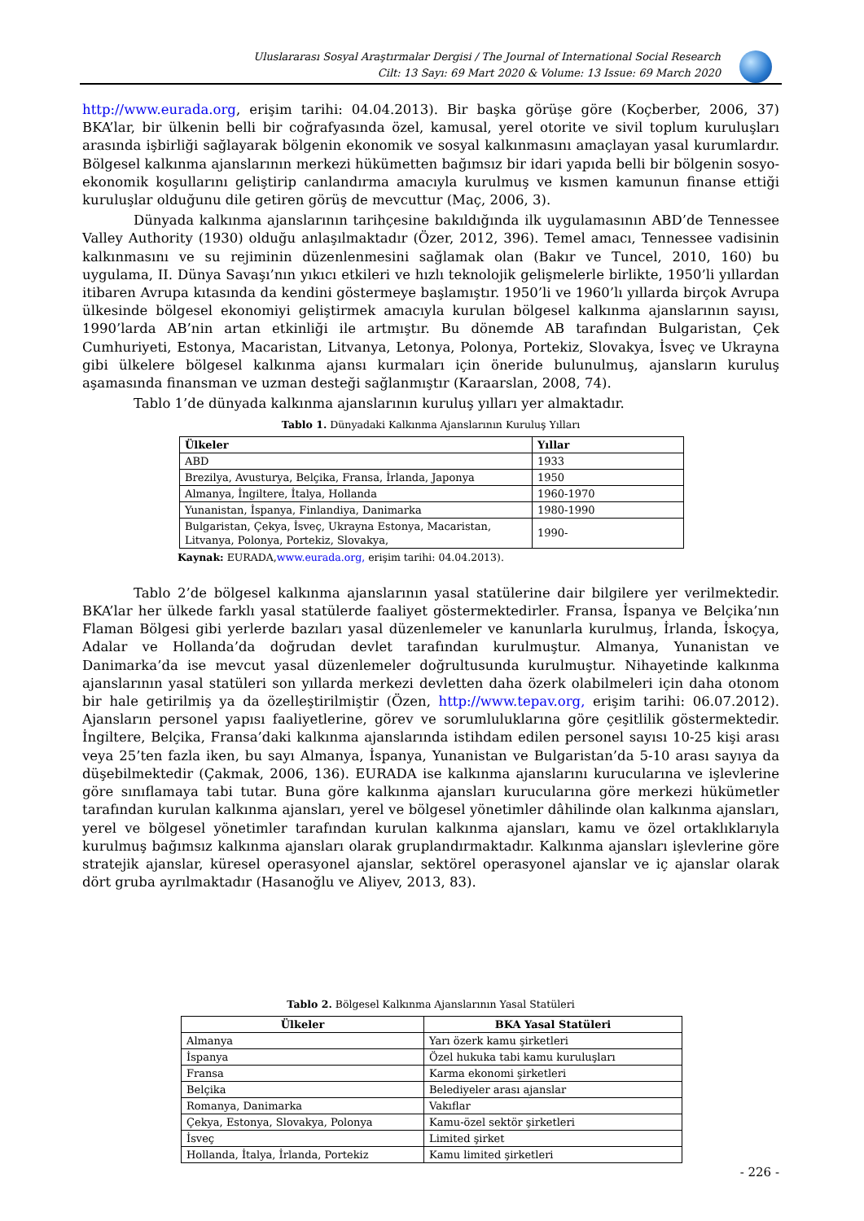Uluslararası Sosyal Araştırmalar Dergisi / The Journal of International Social Research
Cilt: 13 Sayı: 69 Mart 2020 & Volume: 13 Issue: 69 March 2020
http://www.eurada.org, erişim tarihi: 04.04.2013). Bir başka görüşe göre (Koçberber, 2006, 37) BKA’lar, bir ülkenin belli bir coğrafyasında özel, kamusal, yerel otorite ve sivil toplum kuruluşları arasında işbirliği sağlayarak bölgenin ekonomik ve sosyal kalkınmasını amaçlayan yasal kurumlardır. Bölgesel kalkınma ajanslarının merkezi hükümetten bağımsız bir idari yapıda belli bir bölgenin sosyo-ekonomik koşullarını geliştirip canlandırma amacıyla kurulmuş ve kısmen kamunun finanse ettiği kuruluşlar olduğunu dile getiren görüş de mevcuttur (Maç, 2006, 3).
Dünyada kalkınma ajanslarının tarihçesine bakıldığında ilk uygulamasının ABD’de Tennessee Valley Authority (1930) olduğu anlaşılmaktadır (Özer, 2012, 396). Temel amacı, Tennessee vadisinin kalkınmasını ve su rejiminin düzenlenmesini sağlamak olan (Bakır ve Tuncel, 2010, 160) bu uygulama, II. Dünya Savaşı’nın yıkıcı etkileri ve hızlı teknolojik gelişmelerle birlikte, 1950’li yıllardan itibaren Avrupa kıtasında da kendini göstermeye başlamıştır. 1950’li ve 1960’lı yıllarda birçok Avrupa ülkesinde bölgesel ekonomiyi geliştirmek amacıyla kurulan bölgesel kalkınma ajanslarının sayısı, 1990’larda AB’nin artan etkinliği ile artmıştır. Bu dönemde AB tarafından Bulgaristan, Çek Cumhuriyeti, Estonya, Macaristan, Litvanya, Letonya, Polonya, Portekiz, Slovakya, İsveç ve Ukrayna gibi ülkelere bölgesel kalkınma ajansı kurmaları için öneride bulunulmuş, ajansların kuruluş aşamasında finansman ve uzman desteği sağlanmıştır (Karaarslan, 2008, 74).
Tablo 1’de dünyada kalkınma ajanslarının kuruluş yılları yer almaktadır.
Tablo 1. Dünyadaki Kalkınma Ajanslarının Kuruluş Yılları
| Ülkeler | Yıllar |
| --- | --- |
| ABD | 1933 |
| Brezilya, Avusturya, Belçika, Fransa, İrlanda, Japonya | 1950 |
| Almanya, İngiltere, İtalya, Hollanda | 1960-1970 |
| Yunanistan, İspanya, Finlandiya, Danimarka | 1980-1990 |
| Bulgaristan, Çekya, İsveç, Ukrayna Estonya, Macaristan, Litvanya, Polonya, Portekiz, Slovakya, | 1990- |
Kaynak: EURADA,www.eurada.org, erişim tarihi: 04.04.2013).
Tablo 2’de bölgesel kalkınma ajanslarının yasal statülerine dair bilgilere yer verilmektedir. BKA’lar her ülkede farklı yasal statülerde faaliyet göstermektedirler. Fransa, İspanya ve Belçika’nın Flaman Bölgesi gibi yerlerde bazıları yasal düzenlemeler ve kanunlarla kurulmuş, İrlanda, İskoçya, Adalar ve Hollanda’da doğrudan devlet tarafından kurulmuştur. Almanya, Yunanistan ve Danimarka’da ise mevcut yasal düzenlemeler doğrultusunda kurulmuştur. Nihayetinde kalkınma ajanslarının yasal statüleri son yıllarda merkezi devletten daha özerk olabilmeleri için daha otonom bir hale getirilmiş ya da özelleştirilmiştir (Özen, http://www.tepav.org, erişim tarihi: 06.07.2012). Ajansların personel yapısı faaliyetlerine, görev ve sorumluluklarına göre çeşitlilik göstermektedir. İngiltere, Belçika, Fransa’daki kalkınma ajanslarında istihdam edilen personel sayısı 10-25 kişi arası veya 25’ten fazla iken, bu sayı Almanya, İspanya, Yunanistan ve Bulgaristan’da 5-10 arası sayıya da düşebilmektedir (Çakmak, 2006, 136). EURADA ise kalkınma ajanslarını kurucularına ve işlevlerine göre sınıflamaya tabi tutar. Buna göre kalkınma ajansları kurucularına göre merkezi hükümetler tarafından kurulan kalkınma ajansları, yerel ve bölgesel yönetimler dâhilinde olan kalkınma ajansları, yerel ve bölgesel yönetimler tarafından kurulan kalkınma ajansları, kamu ve özel ortaklıklarıyla kurulmuş bağımsız kalkınma ajansları olarak gruplandırmaktadır. Kalkınma ajansları işlevlerine göre stratejik ajanslar, küresel operasyonel ajanslar, sektörel operasyonel ajanslar ve iç ajanslar olarak dört gruba ayrılmaktadır (Hasanoğlu ve Aliyev, 2013, 83).
Tablo 2. Bölgesel Kalkınma Ajanslarının Yasal Statüleri
| Ülkeler | BKA Yasal Statüleri |
| --- | --- |
| Almanya | Yarı özerk kamu şirketleri |
| İspanya | Özel hukuka tabi kamu kuruluşları |
| Fransa | Karma ekonomi şirketleri |
| Belçika | Belediyeler arası ajanslar |
| Romanya, Danimarka | Vakıflar |
| Çekya, Estonya, Slovakya, Polonya | Kamu-özel sektör şirketleri |
| İsveç | Limited şirket |
| Hollanda, İtalya, İrlanda, Portekiz | Kamu limited şirketleri |
- 226 -